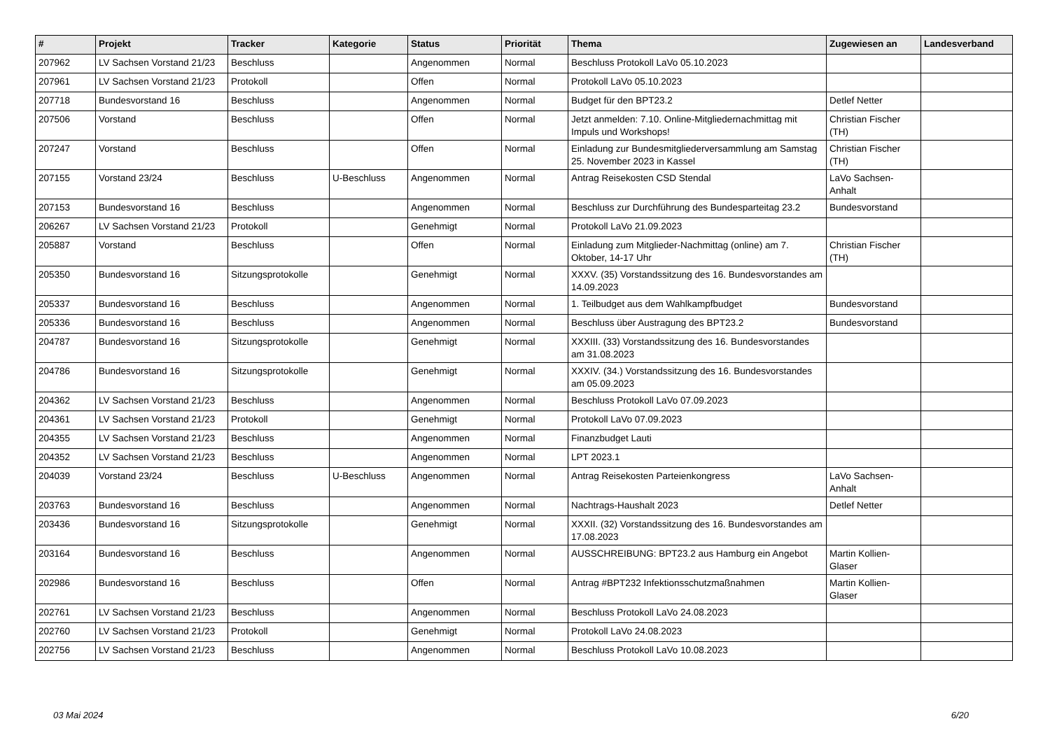| # | Projekt | Tracker | Kategorie | Status | Priorität | Thema | Zugewiesen an | Landesverband |
| --- | --- | --- | --- | --- | --- | --- | --- | --- |
| 207962 | LV Sachsen Vorstand 21/23 | Beschluss | | Angenommen | Normal | Beschluss Protokoll LaVo 05.10.2023 | | |
| 207961 | LV Sachsen Vorstand 21/23 | Protokoll | | Offen | Normal | Protokoll LaVo 05.10.2023 | | |
| 207718 | Bundesvorstand 16 | Beschluss | | Angenommen | Normal | Budget für den BPT23.2 | Detlef Netter | |
| 207506 | Vorstand | Beschluss | | Offen | Normal | Jetzt anmelden: 7.10. Online-Mitgliedernachmittag mit Impuls und Workshops! | Christian Fischer (TH) | |
| 207247 | Vorstand | Beschluss | | Offen | Normal | Einladung zur Bundesmitgliederversammlung am Samstag 25. November 2023 in Kassel | Christian Fischer (TH) | |
| 207155 | Vorstand 23/24 | Beschluss | U-Beschluss | Angenommen | Normal | Antrag Reisekosten CSD Stendal | LaVo Sachsen-Anhalt | |
| 207153 | Bundesvorstand 16 | Beschluss | | Angenommen | Normal | Beschluss zur Durchführung des Bundesparteitag 23.2 | Bundesvorstand | |
| 206267 | LV Sachsen Vorstand 21/23 | Protokoll | | Genehmigt | Normal | Protokoll LaVo 21.09.2023 | | |
| 205887 | Vorstand | Beschluss | | Offen | Normal | Einladung zum Mitglieder-Nachmittag (online) am 7. Oktober, 14-17 Uhr | Christian Fischer (TH) | |
| 205350 | Bundesvorstand 16 | Sitzungsprotokolle | | Genehmigt | Normal | XXXV. (35) Vorstandssitzung des 16. Bundesvorstandes am 14.09.2023 | | |
| 205337 | Bundesvorstand 16 | Beschluss | | Angenommen | Normal | 1. Teilbudget aus dem Wahlkampfbudget | Bundesvorstand | |
| 205336 | Bundesvorstand 16 | Beschluss | | Angenommen | Normal | Beschluss über Austragung des BPT23.2 | Bundesvorstand | |
| 204787 | Bundesvorstand 16 | Sitzungsprotokolle | | Genehmigt | Normal | XXXIII. (33) Vorstandssitzung des 16. Bundesvorstandes am 31.08.2023 | | |
| 204786 | Bundesvorstand 16 | Sitzungsprotokolle | | Genehmigt | Normal | XXXIV. (34.) Vorstandssitzung des 16. Bundesvorstandes am 05.09.2023 | | |
| 204362 | LV Sachsen Vorstand 21/23 | Beschluss | | Angenommen | Normal | Beschluss Protokoll LaVo 07.09.2023 | | |
| 204361 | LV Sachsen Vorstand 21/23 | Protokoll | | Genehmigt | Normal | Protokoll LaVo 07.09.2023 | | |
| 204355 | LV Sachsen Vorstand 21/23 | Beschluss | | Angenommen | Normal | Finanzbudget Lauti | | |
| 204352 | LV Sachsen Vorstand 21/23 | Beschluss | | Angenommen | Normal | LPT 2023.1 | | |
| 204039 | Vorstand 23/24 | Beschluss | U-Beschluss | Angenommen | Normal | Antrag Reisekosten Parteienkongress | LaVo Sachsen-Anhalt | |
| 203763 | Bundesvorstand 16 | Beschluss | | Angenommen | Normal | Nachtrags-Haushalt 2023 | Detlef Netter | |
| 203436 | Bundesvorstand 16 | Sitzungsprotokolle | | Genehmigt | Normal | XXXII. (32) Vorstandssitzung des 16. Bundesvorstandes am 17.08.2023 | | |
| 203164 | Bundesvorstand 16 | Beschluss | | Angenommen | Normal | AUSSCHREIBUNG: BPT23.2 aus Hamburg ein Angebot | Martin Kollien-Glaser | |
| 202986 | Bundesvorstand 16 | Beschluss | | Offen | Normal | Antrag #BPT232 Infektionsschutzmaßnahmen | Martin Kollien-Glaser | |
| 202761 | LV Sachsen Vorstand 21/23 | Beschluss | | Angenommen | Normal | Beschluss Protokoll LaVo 24.08.2023 | | |
| 202760 | LV Sachsen Vorstand 21/23 | Protokoll | | Genehmigt | Normal | Protokoll LaVo 24.08.2023 | | |
| 202756 | LV Sachsen Vorstand 21/23 | Beschluss | | Angenommen | Normal | Beschluss Protokoll LaVo 10.08.2023 | | |
03 Mai 2024 6/20